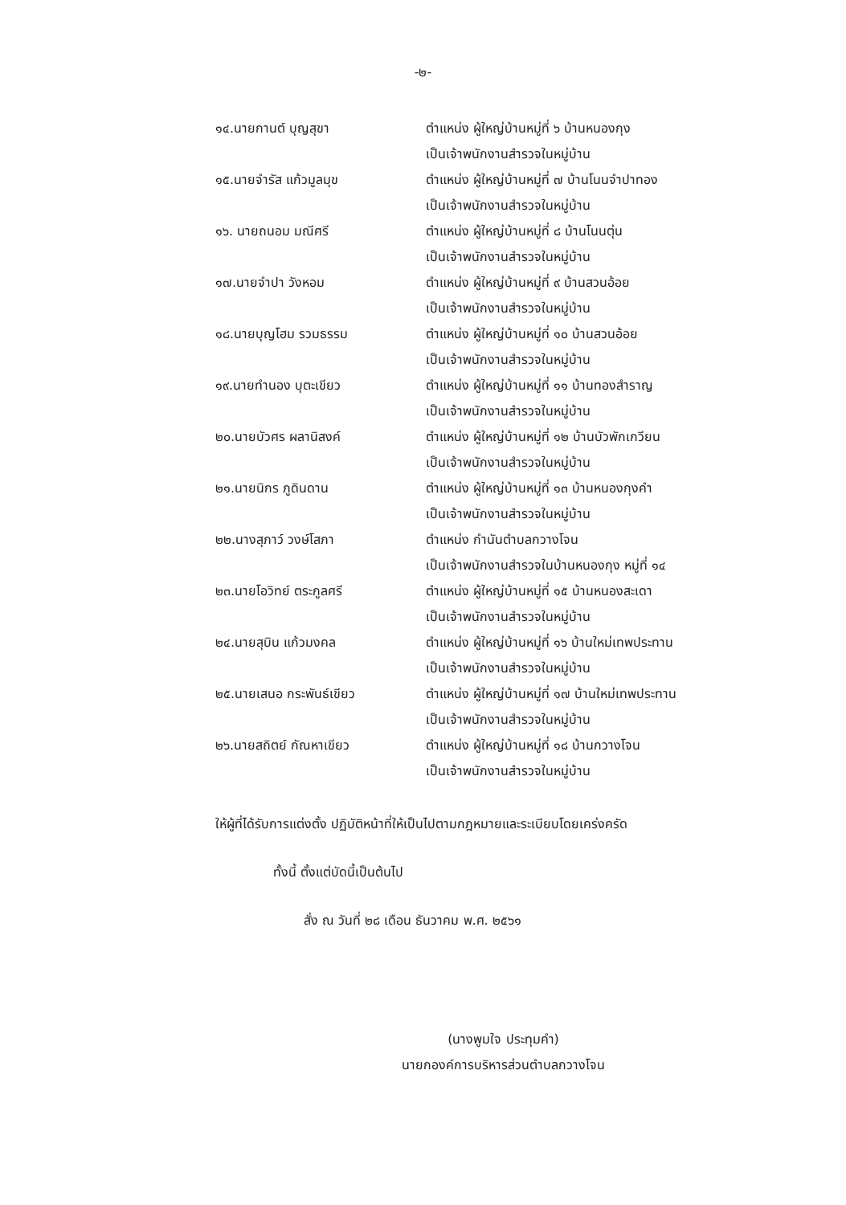-๒-
| ๑๔.นายกานต์ บุญสุขา | ตำแหน่ง ผู้ใหญ่บ้านหมู่ที่ ๖ บ้านหนองกุง เป็นเจ้าพนักงานสำรวจในหมู่บ้าน |
| ๑๕.นายจำรัส แก้วมูลมุข | ตำแหน่ง ผู้ใหญ่บ้านหมู่ที่ ๗ บ้านโนนจำปาทอง เป็นเจ้าพนักงานสำรวจในหมู่บ้าน |
| ๑๖. นายถนอม มณีศรี | ตำแหน่ง ผู้ใหญ่บ้านหมู่ที่ ๘ บ้านโนนตุ่น เป็นเจ้าพนักงานสำรวจในหมู่บ้าน |
| ๑๗.นายจำปา วังหอม | ตำแหน่ง ผู้ใหญ่บ้านหมู่ที่ ๙ บ้านสวนอ้อย เป็นเจ้าพนักงานสำรวจในหมู่บ้าน |
| ๑๘.นายบุญโฮม รวมธรรม | ตำแหน่ง ผู้ใหญ่บ้านหมู่ที่ ๑๐ บ้านสวนอ้อย เป็นเจ้าพนักงานสำรวจในหมู่บ้าน |
| ๑๙.นายทำนอง บุตะเขียว | ตำแหน่ง ผู้ใหญ่บ้านหมู่ที่ ๑๑ บ้านทองสำราญ เป็นเจ้าพนักงานสำรวจในหมู่บ้าน |
| ๒๐.นายบัวศร ผลานิสงค์ | ตำแหน่ง ผู้ใหญ่บ้านหมู่ที่ ๑๒ บ้านบัวพักเกวียน เป็นเจ้าพนักงานสำรวจในหมู่บ้าน |
| ๒๑.นายนิกร ภูดินดาน | ตำแหน่ง ผู้ใหญ่บ้านหมู่ที่ ๑๓ บ้านหนองกุงคำ เป็นเจ้าพนักงานสำรวจในหมู่บ้าน |
| ๒๒.นางสุภาว์ วงษ์โสภา | ตำแหน่ง กำนันตำบลกวางโจน เป็นเจ้าพนักงานสำรวจในบ้านหนองกุง หมู่ที่ ๑๔ |
| ๒๓.นายโอวิทย์ ตระกูลศรี | ตำแหน่ง ผู้ใหญ่บ้านหมู่ที่ ๑๕ บ้านหนองสะเดา เป็นเจ้าพนักงานสำรวจในหมู่บ้าน |
| ๒๔.นายสุบิน แก้วมงคล | ตำแหน่ง ผู้ใหญ่บ้านหมู่ที่ ๑๖ บ้านใหม่เทพประทาน เป็นเจ้าพนักงานสำรวจในหมู่บ้าน |
| ๒๕.นายเสนอ กระพันธ์เขียว | ตำแหน่ง ผู้ใหญ่บ้านหมู่ที่ ๑๗ บ้านใหม่เทพประทาน เป็นเจ้าพนักงานสำรวจในหมู่บ้าน |
| ๒๖.นายสถิตย์ กัณหาเขียว | ตำแหน่ง ผู้ใหญ่บ้านหมู่ที่ ๑๘ บ้านกวางโจน เป็นเจ้าพนักงานสำรวจในหมู่บ้าน |
ให้ผู้ที่ได้รับการแต่งตั้ง ปฏิบัติหน้าที่ให้เป็นไปตามกฎหมายและระเบียบโดยเคร่งครัด
ทั้งนี้ ตั้งแต่บัดนี้เป็นต้นไป
สั่ง ณ วันที่ ๒๘ เดือน ธันวาคม พ.ศ. ๒๕๖๑
(นางพูมใจ ประทุมคำ)
นายกองค์การบริหารส่วนตำบลกวางโจน